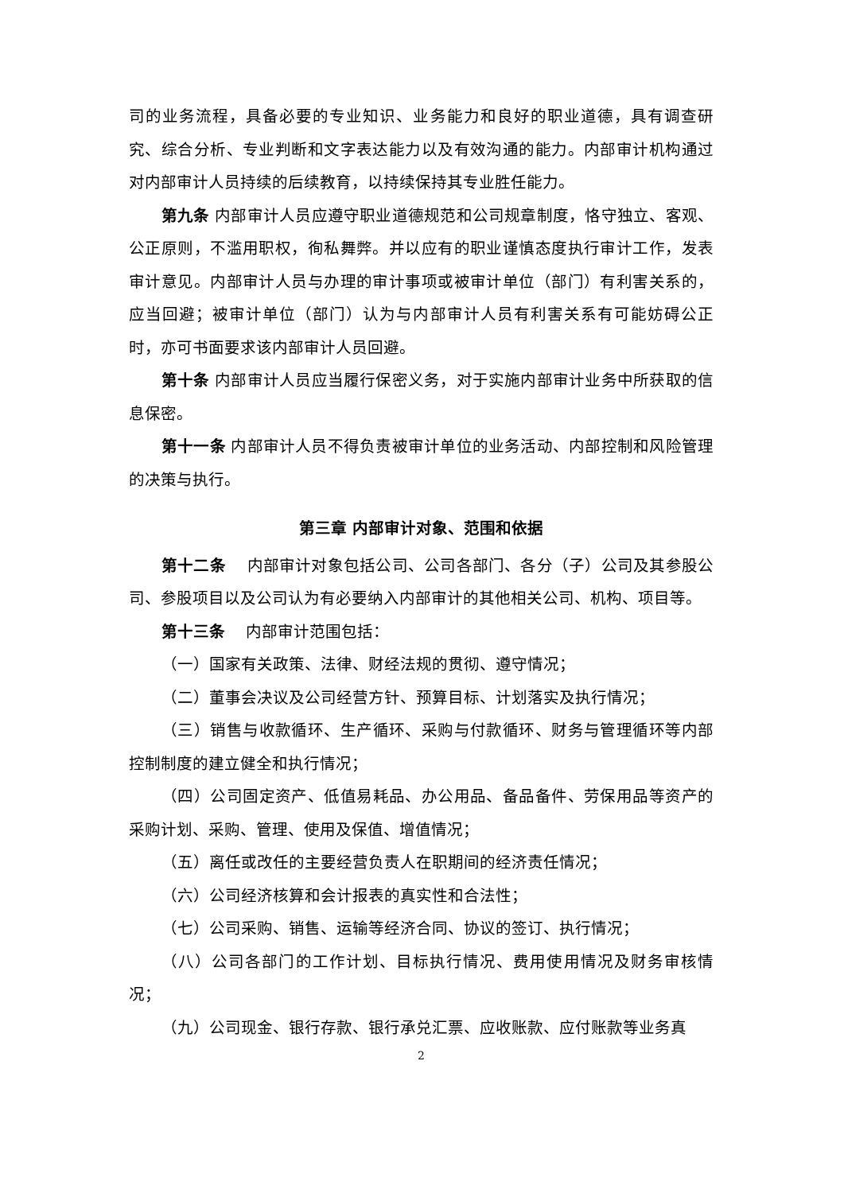司的业务流程，具备必要的专业知识、业务能力和良好的职业道德，具有调查研究、综合分析、专业判断和文字表达能力以及有效沟通的能力。内部审计机构通过对内部审计人员持续的后续教育，以持续保持其专业胜任能力。
第九条 内部审计人员应遵守职业道德规范和公司规章制度，恪守独立、客观、公正原则，不滥用职权，徇私舞弊。并以应有的职业谨慎态度执行审计工作，发表审计意见。内部审计人员与办理的审计事项或被审计单位（部门）有利害关系的，应当回避；被审计单位（部门）认为与内部审计人员有利害关系有可能妨碍公正时，亦可书面要求该内部审计人员回避。
第十条 内部审计人员应当履行保密义务，对于实施内部审计业务中所获取的信息保密。
第十一条 内部审计人员不得负责被审计单位的业务活动、内部控制和风险管理的决策与执行。
第三章 内部审计对象、范围和依据
第十二条 　内部审计对象包括公司、公司各部门、各分（子）公司及其参股公司、参股项目以及公司认为有必要纳入内部审计的其他相关公司、机构、项目等。
第十三条 　内部审计范围包括：
（一）国家有关政策、法律、财经法规的贯彻、遵守情况；
（二）董事会决议及公司经营方针、预算目标、计划落实及执行情况；
（三）销售与收款循环、生产循环、采购与付款循环、财务与管理循环等内部控制制度的建立健全和执行情况；
（四）公司固定资产、低值易耗品、办公用品、备品备件、劳保用品等资产的采购计划、采购、管理、使用及保值、增值情况；
（五）离任或改任的主要经营负责人在职期间的经济责任情况；
（六）公司经济核算和会计报表的真实性和合法性；
（七）公司采购、销售、运输等经济合同、协议的签订、执行情况；
（八）公司各部门的工作计划、目标执行情况、费用使用情况及财务审核情况；
（九）公司现金、银行存款、银行承兑汇票、应收账款、应付账款等业务真
2